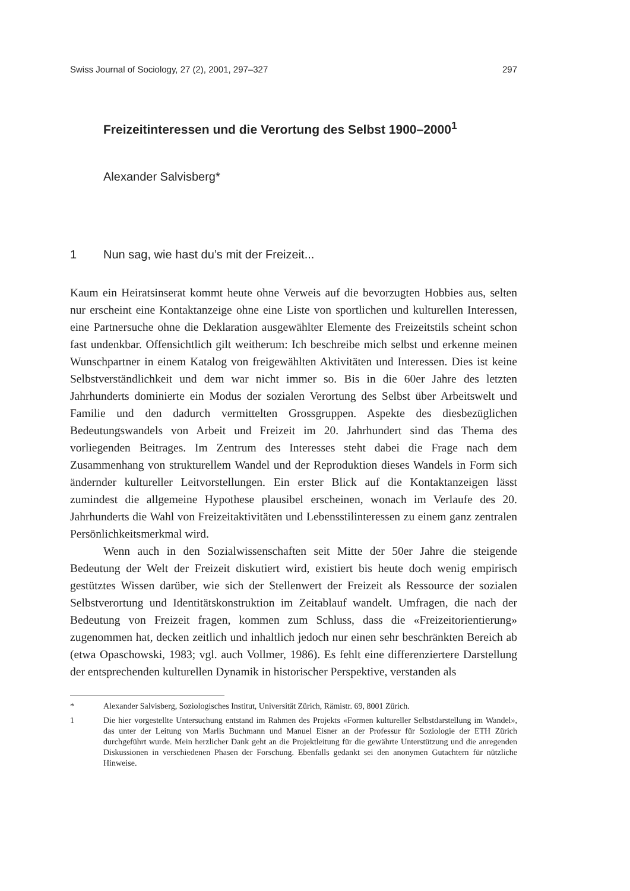Swiss Journal of Sociology, 27 (2), 2001, 297–327 297
Freizeitinteressen und die Verortung des Selbst 1900–2000<sup>1</sup>
Alexander Salvisberg*
1 Nun sag, wie hast du’s mit der Freizeit...
Kaum ein Heiratsinserat kommt heute ohne Verweis auf die bevorzugten Hobbies aus, selten nur erscheint eine Kontaktanzeige ohne eine Liste von sportlichen und kulturellen Interessen, eine Partnersuche ohne die Deklaration ausgewählter Elemente des Freizeitstils scheint schon fast undenkbar. Offensichtlich gilt weitherum: Ich beschreibe mich selbst und erkenne meinen Wunschpartner in einem Katalog von freigewählten Aktivitäten und Interessen. Dies ist keine Selbstverständlichkeit und dem war nicht immer so. Bis in die 60er Jahre des letzten Jahrhunderts dominierte ein Modus der sozialen Verortung des Selbst über Arbeitswelt und Familie und den dadurch vermittelten Grossgruppen. Aspekte des diesbezüglichen Bedeutungswandels von Arbeit und Freizeit im 20. Jahrhundert sind das Thema des vorliegenden Beitrages. Im Zentrum des Interesses steht dabei die Frage nach dem Zusammenhang von strukturellem Wandel und der Reproduktion dieses Wandels in Form sich ändernder kultureller Leitvorstellungen. Ein erster Blick auf die Kontaktanzeigen lässt zumindest die allgemeine Hypothese plausibel erscheinen, wonach im Verlaufe des 20. Jahrhunderts die Wahl von Freizeitaktivitäten und Lebensstilinteressen zu einem ganz zentralen Persönlichkeitsmerkmal wird.
Wenn auch in den Sozialwissenschaften seit Mitte der 50er Jahre die steigende Bedeutung der Welt der Freizeit diskutiert wird, existiert bis heute doch wenig empirisch gestütztes Wissen darüber, wie sich der Stellenwert der Freizeit als Ressource der sozialen Selbstverortung und Identitätskonstruktion im Zeitablauf wandelt. Umfragen, die nach der Bedeutung von Freizeit fragen, kommen zum Schluss, dass die «Freizeitorientierung» zugenommen hat, decken zeitlich und inhaltlich jedoch nur einen sehr beschränkten Bereich ab (etwa Opaschowski, 1983; vgl. auch Vollmer, 1986). Es fehlt eine differenziertere Darstellung der entsprechenden kulturellen Dynamik in historischer Perspektive, verstanden als
* Alexander Salvisberg, Soziologisches Institut, Universität Zürich, Rämistr. 69, 8001 Zürich.
1 Die hier vorgestellte Untersuchung entstand im Rahmen des Projekts «Formen kultureller Selbstdarstellung im Wandel», das unter der Leitung von Marlis Buchmann und Manuel Eisner an der Professur für Soziologie der ETH Zürich durchgeführt wurde. Mein herzlicher Dank geht an die Projektleitung für die gewährte Unterstützung und die anregenden Diskussionen in verschiedenen Phasen der Forschung. Ebenfalls gedankt sei den anonymen Gutachtern für nützliche Hinweise.